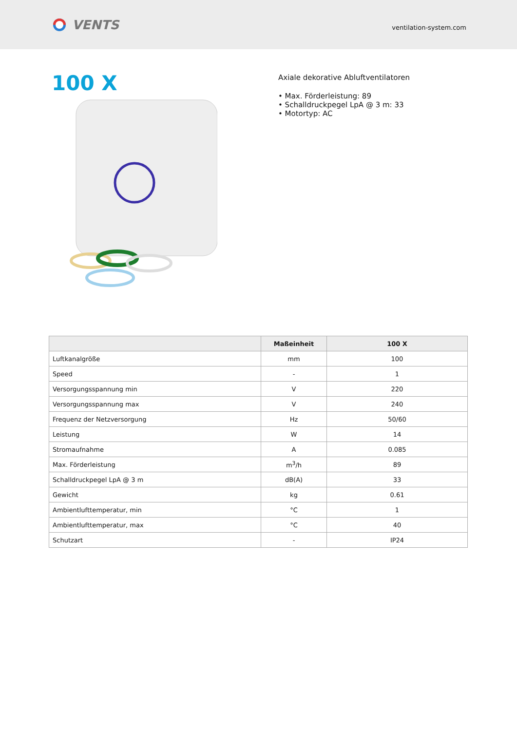VENTS
ventilation-system.com
100 X
Axiale dekorative Abluftventilatoren
• Max. Förderleistung: 89
• Schalldruckpegel LpA @ 3 m: 33
• Motortyp: AC
| | Maßeinheit | 100 X |
| --- | --- | --- |
| Luftkanalgröße | mm | 100 |
| Speed | - | 1 |
| Versorgungsspannung min | V | 220 |
| Versorgungsspannung max | V | 240 |
| Frequenz der Netzversorgung | Hz | 50/60 |
| Leistung | W | 14 |
| Stromaufnahme | A | 0.085 |
| Max. Förderleistung | m<sup>3</sup>/h | 89 |
| Schalldruckpegel LpA @ 3 m | dB(A) | 33 |
| Gewicht | kg | 0.61 |
| Ambientlufttemperatur, min | °C | 1 |
| Ambientlufttemperatur, max | °C | 40 |
| Schutzart | - | IP24 |